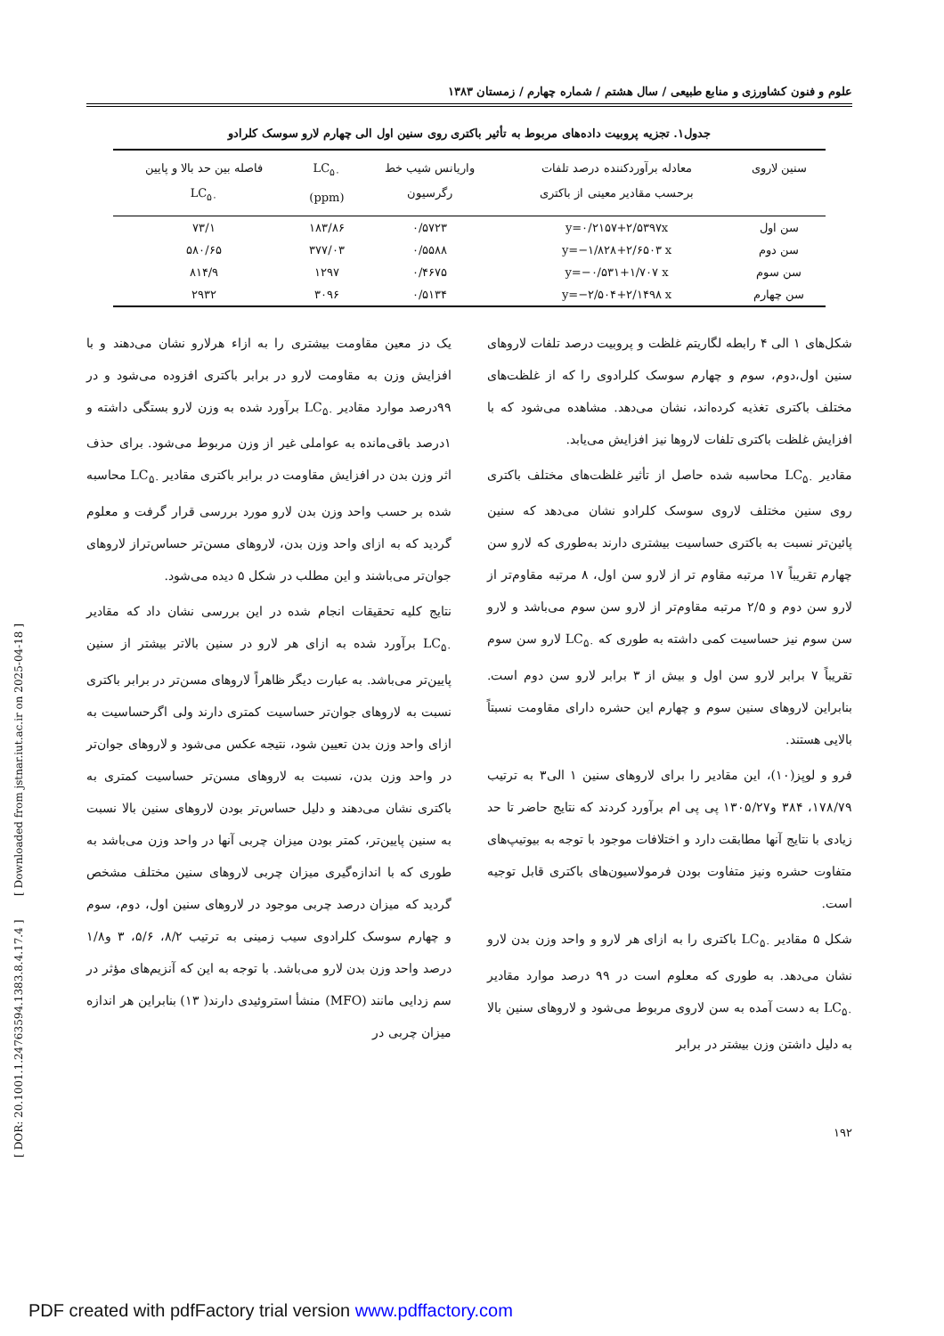[ DOR: 20.1001.1.24763594.1383.8.4.17.4 ] [ Downloaded from jstnar.iut.ac.ir on 2025-04-18 ]
علوم و فنون کشاورزی و منابع طبیعی / سال هشتم / شماره چهارم / زمستان ۱۳۸۳
جدول۱. تجزیه پروبیت داده‌های مربوط به تأثیر باکتری روی سنین اول الی چهارم لارو سوسک کلرادو
| سنین لاروی | معادله برآوردکننده درصد تلفات برحسب مقادیر معینی از باکتری | واریانس شیب خط رگرسیون | LC<sub>۵۰</sub> (ppm) | فاصله بین حد بالا و پایین LC<sub>۵۰</sub> |
| --- | --- | --- | --- | --- |
| سن اول | y=۰/۲۱۵۷+۲/۵۳۹۷x | ۰/۵۷۲۳ | ۱۸۳/۸۶ | ۷۳/۱ |
| سن دوم | y=−۱/۸۲۸+۲/۶۵۰۳ x | ۰/۵۵۸۸ | ۳۷۷/۰۳ | ۵۸۰/۶۵ |
| سن سوم | y=−۰/۵۳۱+۱/۷۰۷ x | ۰/۴۶۷۵ | ۱۲۹۷ | ۸۱۴/۹ |
| سن چهارم | y=−۲/۵۰۴+۲/۱۴۹۸ x | ۰/۵۱۳۴ | ۳۰۹۶ | ۲۹۳۲ |
شکل‌های ۱ الی ۴ رابطه لگاریتم غلظت و پروبیت درصد تلفات لاروهای سنین اول،دوم، سوم و چهارم سوسک کلرادوی را که از غلظت‌های مختلف باکتری تغذیه کرده‌اند، نشان می‌دهد. مشاهده می‌شود که با افزایش غلظت باکتری تلفات لاروها نیز افزایش می‌یابد.
مقادیر LC<sub>۵۰</sub> محاسبه شده حاصل از تأثیر غلظت‌های مختلف باکتری روی سنین مختلف لاروی سوسک کلرادو نشان می‌دهد که سنین پائین‌تر نسبت به باکتری حساسیت بیشتری دارند به‌طوری که لارو سن چهارم تقریباً ۱۷ مرتبه مقاوم تر از لارو سن اول، ۸ مرتبه مقاوم‌تر از لارو سن دوم و ۲/۵ مرتبه مقاوم‌تر از لارو سن سوم می‌باشد و لارو سن سوم نیز حساسیت کمی داشته به طوری که LC<sub>۵۰</sub> لارو سن سوم تقریباً ۷ برابر لارو سن اول و بیش از ۳ برابر لارو سن دوم است. بنابراین لاروهای سنین سوم و چهارم این حشره دارای مقاومت نسبتاً بالایی هستند.
فرو و لوپز(۱۰)، این مقادیر را برای لاروهای سنین ۱ الی۳ به ترتیب ۱۷۸/۷۹، ۳۸۴ و۱۳۰۵/۲۷ پی پی ام برآورد کردند که نتایج حاضر تا حد زیادی با نتایج آنها مطابقت دارد و اختلافات موجود با توجه به بیوتیپ‌های متفاوت حشره ونیز متفاوت بودن فرمولاسیون‌های باکتری قابل توجیه است.
شکل ۵ مقادیر LC<sub>۵۰</sub> باکتری را به ازای هر لارو و واحد وزن بدن لارو نشان می‌دهد. به طوری که معلوم است در ۹۹ درصد موارد مقادیر LC<sub>۵۰</sub> به دست آمده به سن لاروی مربوط می‌شود و لاروهای سنین بالا به دلیل داشتن وزن بیشتر در برابر
یک دز معین مقاومت بیشتری را به ازاء هرلارو نشان می‌دهند و با افزایش وزن به مقاومت لارو در برابر باکتری افزوده می‌شود و در ۹۹درصد موارد مقادیر LC<sub>۵۰</sub> برآورد شده به وزن لارو بستگی داشته و ۱درصد باقی‌مانده به عواملی غیر از وزن مربوط می‌شود. برای حذف اثر وزن بدن در افزایش مقاومت در برابر باکتری مقادیر LC<sub>۵۰</sub> محاسبه شده بر حسب واحد وزن بدن لارو مورد بررسی قرار گرفت و معلوم گردید که به ازای واحد وزن بدن، لاروهای مسن‌تر حساس‌تراز لاروهای جوان‌تر می‌باشند و این مطلب در شکل ۵ دیده می‌شود.
نتایج کلیه تحقیقات انجام شده در این بررسی نشان داد که مقادیر LC<sub>۵۰</sub> برآورد شده به ازای هر لارو در سنین بالاتر بیشتر از سنین پایین‌تر می‌باشد. به عبارت دیگر ظاهراً لاروهای مسن‌تر در برابر باکتری نسبت به لاروهای جوان‌تر حساسیت کمتری دارند ولی اگرحساسیت به ازای واحد وزن بدن تعیین شود، نتیجه عکس می‌شود و لاروهای جوان‌تر در واحد وزن بدن، نسبت به لاروهای مسن‌تر حساسیت کمتری به باکتری نشان می‌دهند و دلیل حساس‌تر بودن لاروهای سنین بالا نسبت به سنین پایین‌تر، کمتر بودن میزان چربی آنها در واحد وزن می‌باشد به طوری که با اندازه‌گیری میزان چربی لاروهای سنین مختلف مشخص گردید که میزان درصد چربی موجود در لاروهای سنین اول، دوم، سوم و چهارم سوسک کلرادوی سیب زمینی به ترتیب ۸/۲، ۵/۶، ۳ و۱/۸ درصد واحد وزن بدن لارو می‌باشد. با توجه به این که آنزیم‌های مؤثر در سم زدایی مانند (MFO) منشأ استروئیدی دارند( ۱۳) بنابراین هر اندازه میزان چربی در
۱۹۲
PDF created with pdfFactory trial version www.pdffactory.com